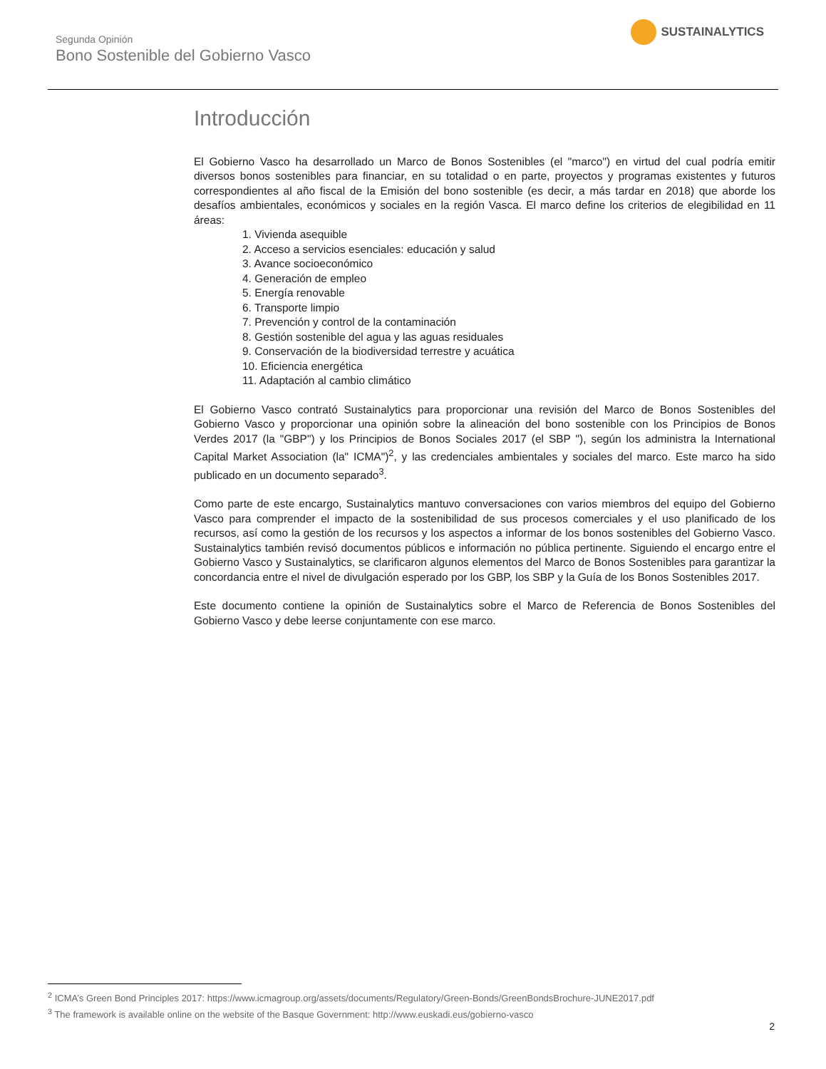Segunda Opinión
Bono Sostenible del Gobierno Vasco
SUSTAINALYTICS
Introducción
El Gobierno Vasco ha desarrollado un Marco de Bonos Sostenibles (el "marco") en virtud del cual podría emitir diversos bonos sostenibles para financiar, en su totalidad o en parte, proyectos y programas existentes y futuros correspondientes al año fiscal de la Emisión del bono sostenible (es decir, a más tardar en 2018) que aborde los desafíos ambientales, económicos y sociales en la región Vasca. El marco define los criterios de elegibilidad en 11 áreas:
1. Vivienda asequible
2. Acceso a servicios esenciales: educación y salud
3. Avance socioeconómico
4. Generación de empleo
5. Energía renovable
6. Transporte limpio
7. Prevención y control de la contaminación
8. Gestión sostenible del agua y las aguas residuales
9. Conservación de la biodiversidad terrestre y acuática
10. Eficiencia energética
11. Adaptación al cambio climático
El Gobierno Vasco contrató Sustainalytics para proporcionar una revisión del Marco de Bonos Sostenibles del Gobierno Vasco y proporcionar una opinión sobre la alineación del bono sostenible con los Principios de Bonos Verdes 2017 (la "GBP") y los Principios de Bonos Sociales 2017 (el SBP "), según los administra la International Capital Market Association (la" ICMA")<sup>2</sup>, y las credenciales ambientales y sociales del marco. Este marco ha sido publicado en un documento separado<sup>3</sup>.
Como parte de este encargo, Sustainalytics mantuvo conversaciones con varios miembros del equipo del Gobierno Vasco para comprender el impacto de la sostenibilidad de sus procesos comerciales y el uso planificado de los recursos, así como la gestión de los recursos y los aspectos a informar de los bonos sostenibles del Gobierno Vasco. Sustainalytics también revisó documentos públicos e información no pública pertinente. Siguiendo el encargo entre el Gobierno Vasco y Sustainalytics, se clarificaron algunos elementos del Marco de Bonos Sostenibles para garantizar la concordancia entre el nivel de divulgación esperado por los GBP, los SBP y la Guía de los Bonos Sostenibles 2017.
Este documento contiene la opinión de Sustainalytics sobre el Marco de Referencia de Bonos Sostenibles del Gobierno Vasco y debe leerse conjuntamente con ese marco.
<sup>2</sup> ICMA’s Green Bond Principles 2017: https://www.icmagroup.org/assets/documents/Regulatory/Green-Bonds/GreenBondsBrochure-JUNE2017.pdf
<sup>3</sup> The framework is available online on the website of the Basque Government: http://www.euskadi.eus/gobierno-vasco
2